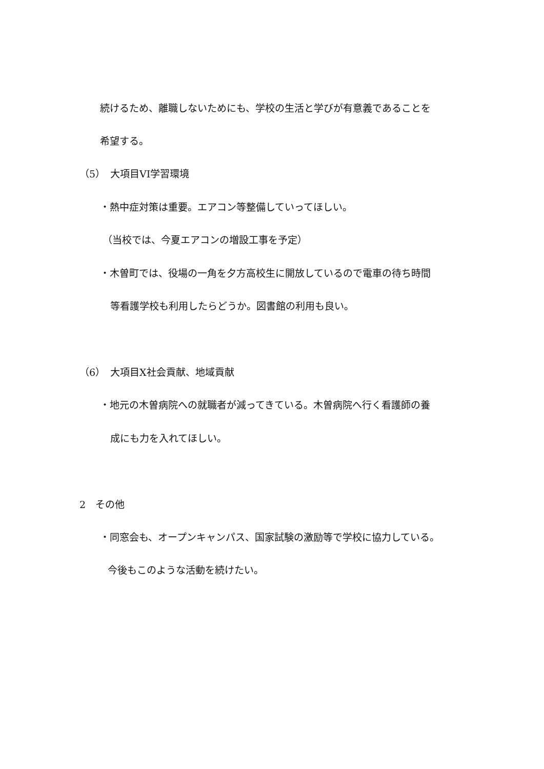続けるため、離職しないためにも、学校の生活と学びが有意義であることを
希望する。
（5）　大項目VI学習環境
・熱中症対策は重要。エアコン等整備していってほしい。
（当校では、今夏エアコンの増設工事を予定）
・木曽町では、役場の一角を夕方高校生に開放しているので電車の待ち時間
等看護学校も利用したらどうか。図書館の利用も良い。
（6）　大項目Ⅹ社会貢献、地域貢献
・地元の木曽病院への就職者が減ってきている。木曽病院へ行く看護師の養
成にも力を入れてほしい。
2　その他
・同窓会も、オープンキャンパス、国家試験の激励等で学校に協力している。
今後もこのような活動を続けたい。